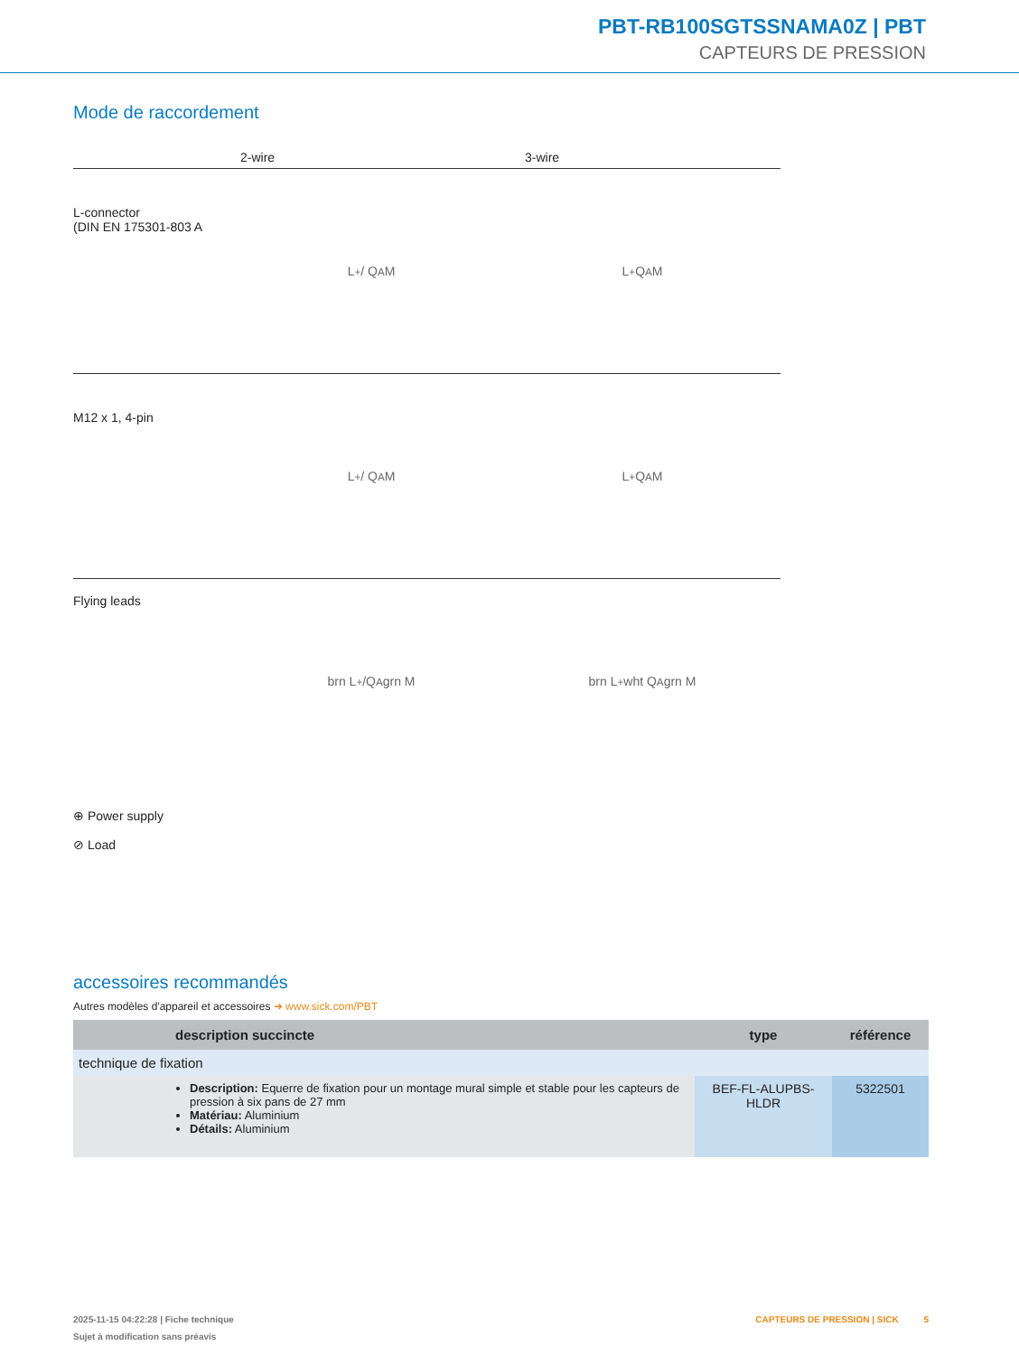PBT-RB100SGTSSNAMA0Z | PBT
CAPTEURS DE PRESSION
Mode de raccordement
2-wire 3-wire
L-connector
(DIN EN 175301-803 A
L<sup>+</sup>/ Q<sub>A</sub> M L<sup>+</sup> Q<sub>A</sub> M
M12 x 1, 4-pin
L<sup>+</sup>/ Q<sub>A</sub> M L<sup>+</sup> Q<sub>A</sub> M
Flying leads
brn L<sup>+</sup>/Q<sub>A</sub> grn M brn L<sup>+</sup> wht Q<sub>A</sub> grn M
⊕ Power supply
⊘ Load
accessoires recommandés
Autres modèles d'appareil et accessoires ➜ www.sick.com/PBT
| | description succincte | type | référence |
| --- | --- | --- | --- |
| technique de fixation | | | |
| | Description: Equerre de fixation pour un montage mural simple et stable pour les capteurs de pression à six pans de 27 mm Matériau: Aluminium Détails: Aluminium | BEF-FL-ALUPBS-HLDR | 5322501 |
2025-11-15 04:22:28 | Fiche technique CAPTEURS DE PRESSION | SICK 5
Sujet à modification sans préavis